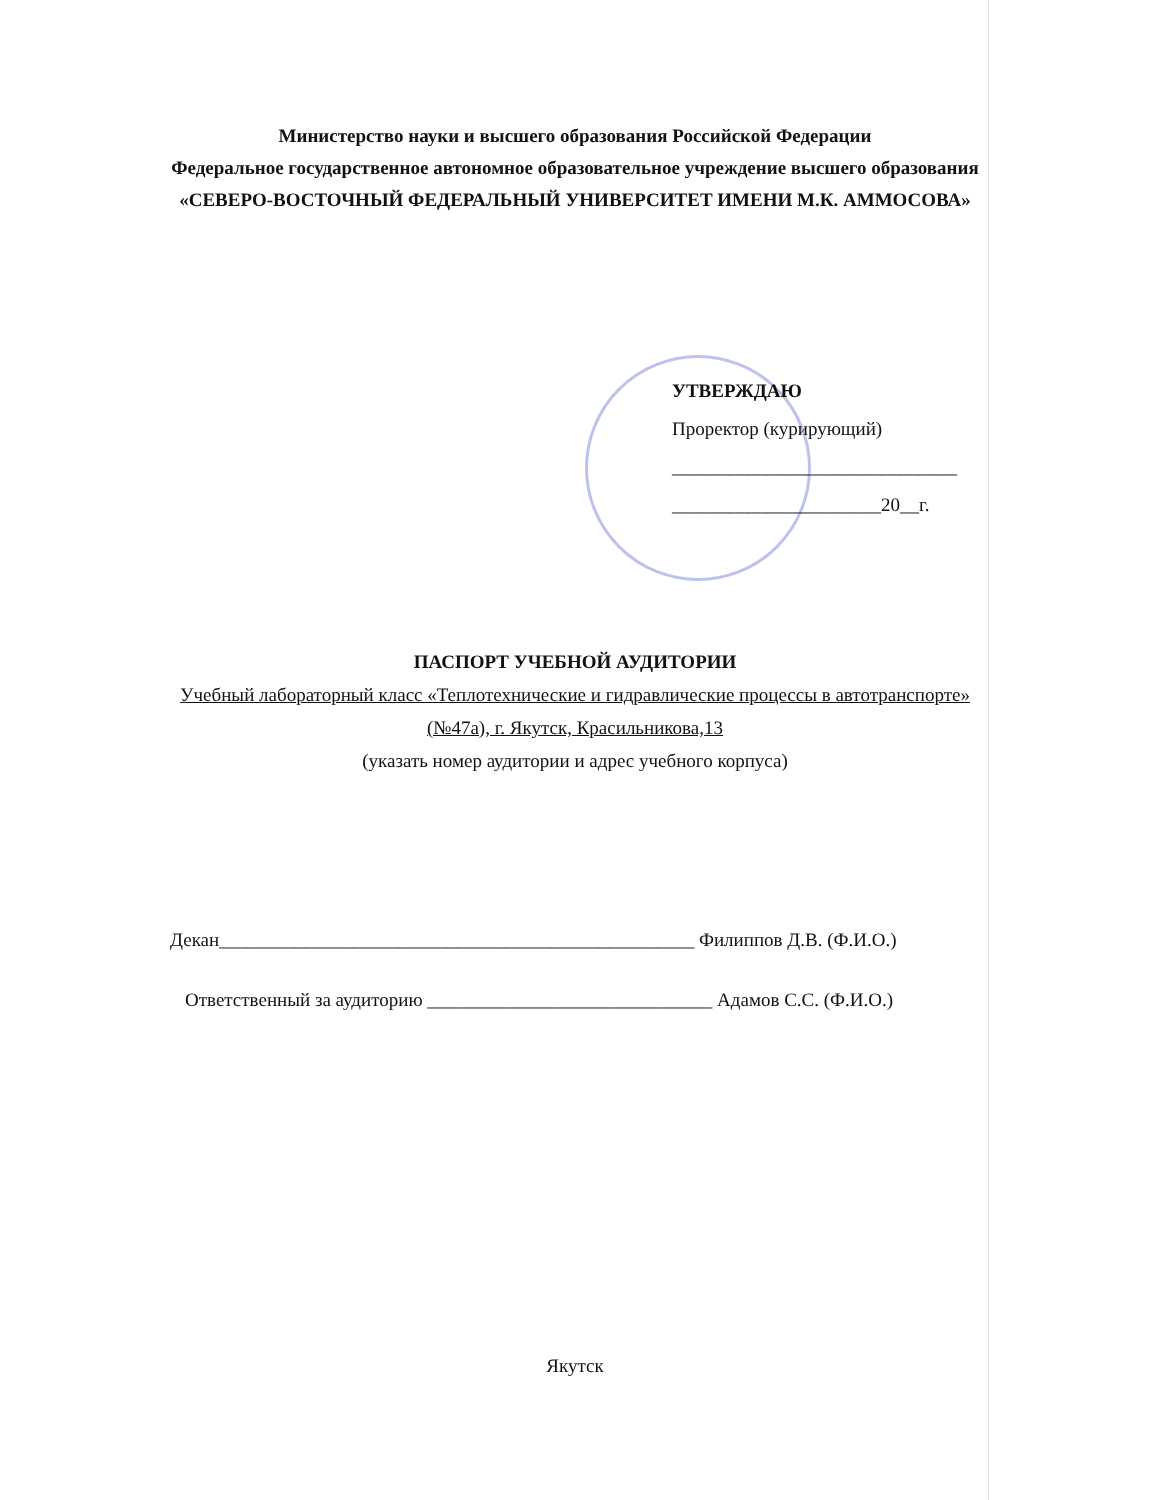Министерство науки и высшего образования Российской Федерации
Федеральное государственное автономное образовательное учреждение высшего образования
«СЕВЕРО-ВОСТОЧНЫЙ ФЕДЕРАЛЬНЫЙ УНИВЕРСИТЕТ ИМЕНИ М.К. АММОСОВА»
УТВЕРЖДАЮ
Проректор (курирующий)
______________________________
______________________20__г.
ПАСПОРТ УЧЕБНОЙ АУДИТОРИИ
Учебный лабораторный класс «Теплотехнические и гидравлические процессы в автотранспорте» (№47а), г. Якутск, Красильникова,13
(указать номер аудитории и адрес учебного корпуса)
Декан__________________________________________________ Филиппов Д.В. (Ф.И.О.)
Ответственный за аудиторию ______________________________ Адамов С.С. (Ф.И.О.)
Якутск